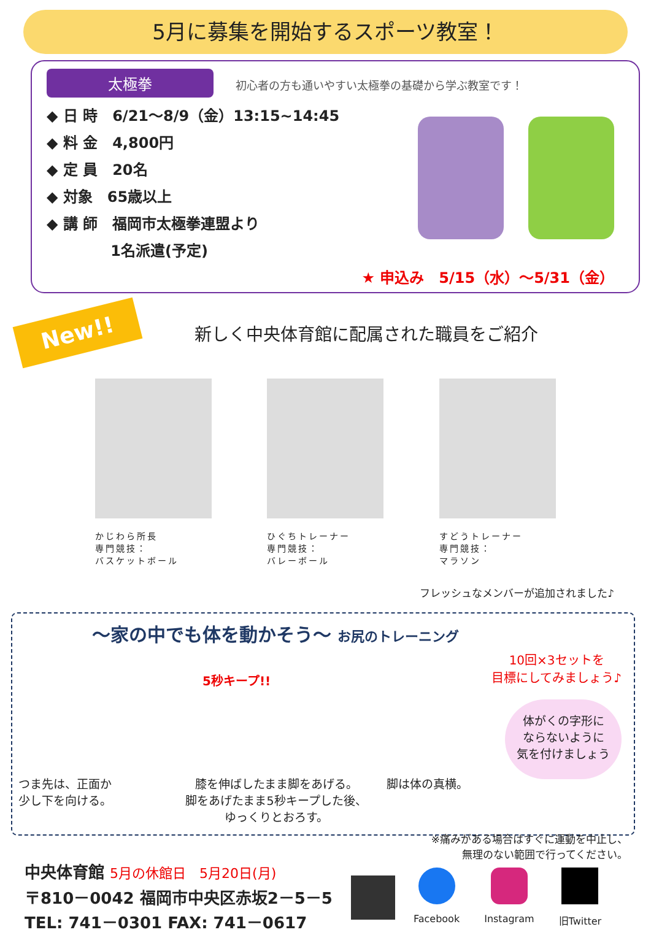5月に募集を開始するスポーツ教室！
太極拳 初心者の方も通いやすい太極拳の基礎から学ぶ教室です！
◆ 日 時　6/21～8/9（金）13:15~14:45
◆ 料 金　4,800円
◆ 定 員　20名
◆ 対象　65歳以上
◆ 講 師　福岡市太極拳連盟より
　　　　 1名派遣(予定)
★ 申込み　5/15（水）～5/31（金）
New!!
新しく中央体育館に配属された職員をご紹介
かじわら所長
専門競技：
バスケットボール
ひぐちトレーナー
専門競技：
バレーボール
すどうトレーナー
専門競技：
マラソン
フレッシュなメンバーが追加されました♪
～家の中でも体を動かそう～ お尻のトレーニング
5秒キープ!!
10回×3セットを
目標にしてみましょう♪
体がくの字形に
ならないように
気を付けましょう
つま先は、正面か
少し下を向ける。
膝を伸ばしたまま脚をあげる。
脚をあげたまま5秒キープした後、
ゆっくりとおろす。
脚は体の真横。
※痛みがある場合はすぐに運動を中止し、
無理のない範囲で行ってください。
中央体育館 5月の休館日　5月20日(月)
〒810－0042 福岡市中央区赤坂2－5－5
TEL: 741－0301 FAX: 741－0617
Facebook Instagram 旧Twitter